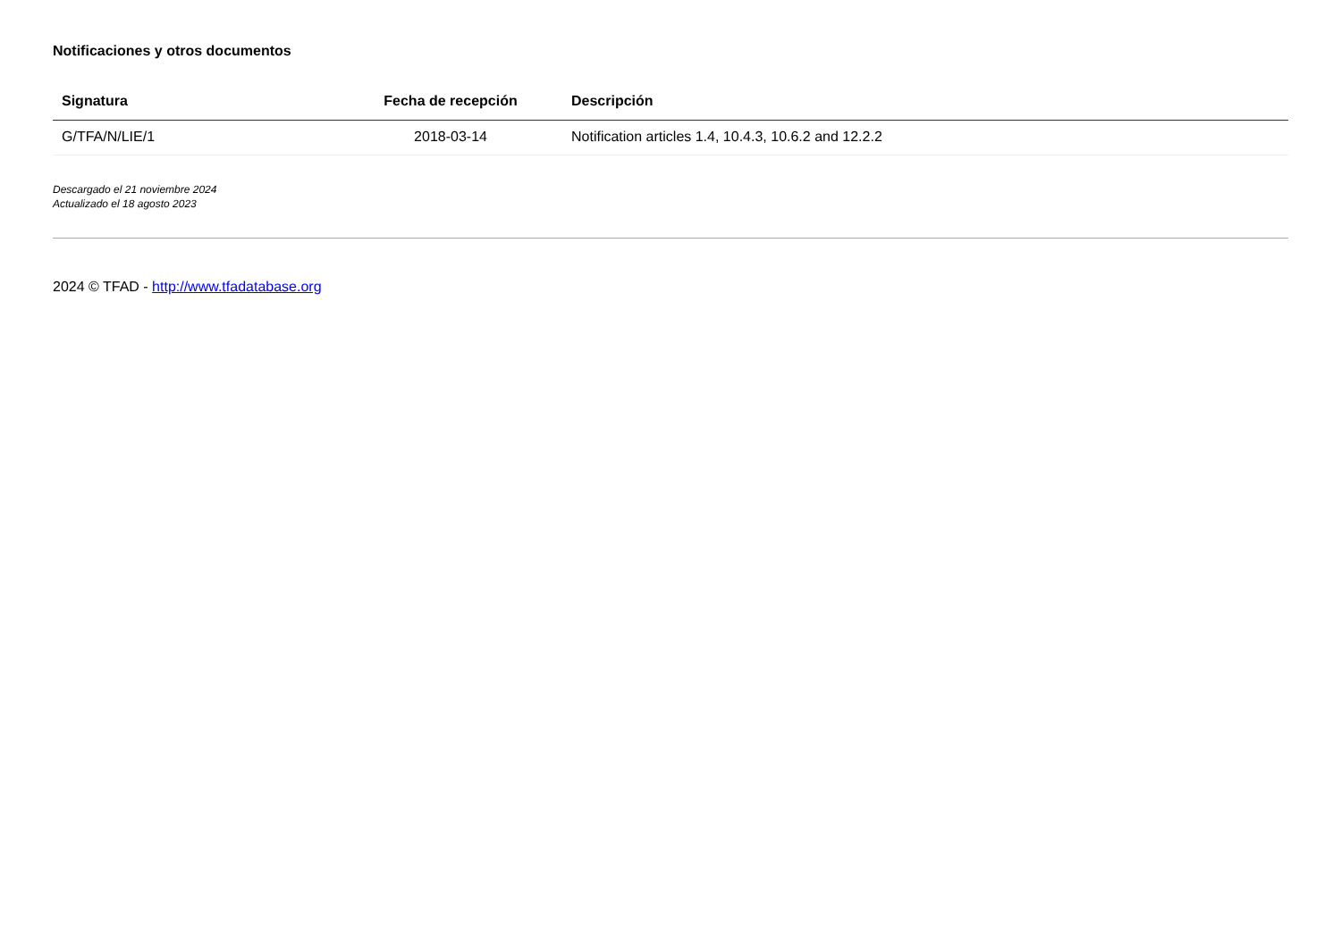Notificaciones y otros documentos
| Signatura | Fecha de recepción | Descripción |
| --- | --- | --- |
| G/TFA/N/LIE/1 | 2018-03-14 | Notification articles 1.4, 10.4.3, 10.6.2 and 12.2.2 |
Descargado el 21 noviembre 2024
Actualizado el 18 agosto 2023
2024 © TFAD - http://www.tfadatabase.org